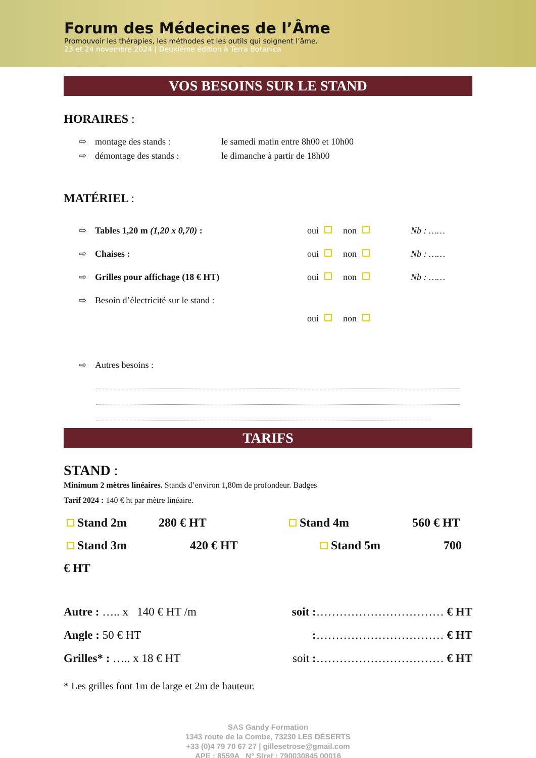Forum des Médecines de l’Âme
Promouvoir les thérapies, les méthodes et les outils qui soignent l’âme.
23 et 24 novembre 2024 | Deuxième édition à Terra Botanica
VOS BESOINS SUR LE STAND
HORAIRES :
⇨ montage des stands : le samedi matin entre 8h00 et 10h00
⇨ démontage des stands : le dimanche à partir de 18h00
MATÉRIEL :
⇨ Tables 1,20 m (1,20 x 0,70) : oui non Nb : ……
⇨ Chaises : oui non Nb : ……
⇨ Grilles pour affichage (18 € HT) oui non Nb : ……
⇨ Besoin d’électricité sur le stand :
oui non
⇨ Autres besoins :
TARIFS
STAND :
Minimum 2 mètres linéaires. Stands d’environ 1,80m de profondeur. Badges
Tarif 2024 : 140 € ht par mètre linéaire.
Stand 2m 280 € HT Stand 4m 560 € HT
Stand 3m 420 € HT Stand 5m 700
€ HT
Autre : ….. x 140 € HT /m soit :…………………………… € HT
Angle : 50 € HT:…………………………… € HT
Grilles* : ….. x 18 € HT soit :…………………………… € HT
* Les grilles font 1m de large et 2m de hauteur.
SAS Gandy Formation
1343 route de la Combe, 73230 LES DÉSERTS
+33 (0)4 79 70 67 27 | gillesetrose@gmail.com
APE : 8559A N° Siret : 790030845 00016